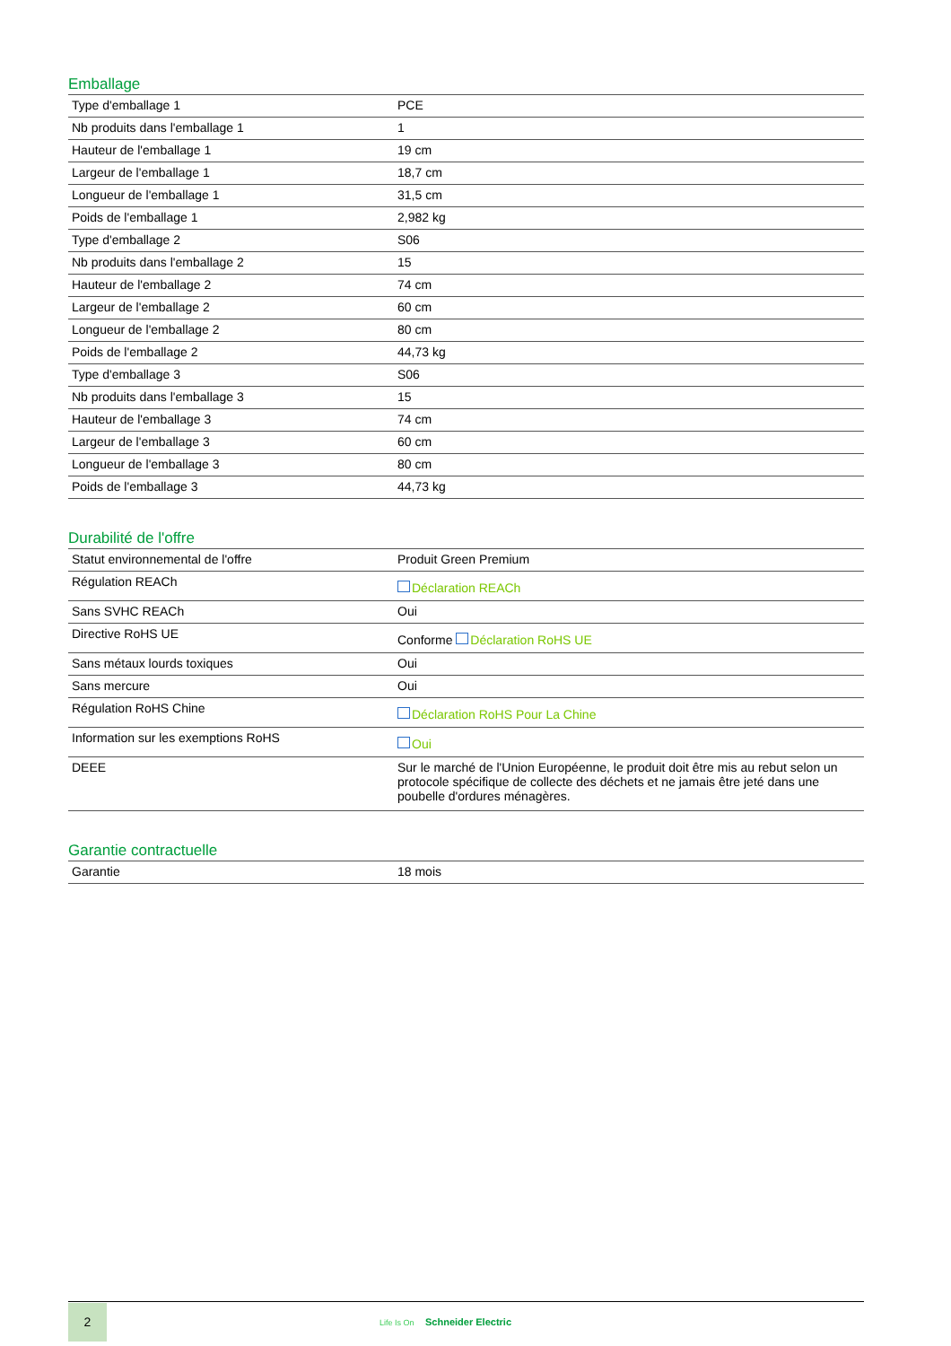Emballage
| Type d'emballage 1 | PCE |
| Nb produits dans l'emballage 1 | 1 |
| Hauteur de l'emballage 1 | 19 cm |
| Largeur de l'emballage 1 | 18,7 cm |
| Longueur de l'emballage 1 | 31,5 cm |
| Poids de l'emballage 1 | 2,982 kg |
| Type d'emballage 2 | S06 |
| Nb produits dans l'emballage 2 | 15 |
| Hauteur de l'emballage 2 | 74 cm |
| Largeur de l'emballage 2 | 60 cm |
| Longueur de l'emballage 2 | 80 cm |
| Poids de l'emballage 2 | 44,73 kg |
| Type d'emballage 3 | S06 |
| Nb produits dans l'emballage 3 | 15 |
| Hauteur de l'emballage 3 | 74 cm |
| Largeur de l'emballage 3 | 60 cm |
| Longueur de l'emballage 3 | 80 cm |
| Poids de l'emballage 3 | 44,73 kg |
Durabilité de l'offre
| Statut environnemental de l'offre | Produit Green Premium |
| Régulation REACh | Déclaration REACh |
| Sans SVHC REACh | Oui |
| Directive RoHS UE | Conforme Déclaration RoHS UE |
| Sans métaux lourds toxiques | Oui |
| Sans mercure | Oui |
| Régulation RoHS Chine | Déclaration RoHS Pour La Chine |
| Information sur les exemptions RoHS | Oui |
| DEEE | Sur le marché de l'Union Européenne, le produit doit être mis au rebut selon un protocole spécifique de collecte des déchets et ne jamais être jeté dans une poubelle d'ordures ménagères. |
Garantie contractuelle
| Garantie | 18 mois |
2
Life Is On Schneider Electric